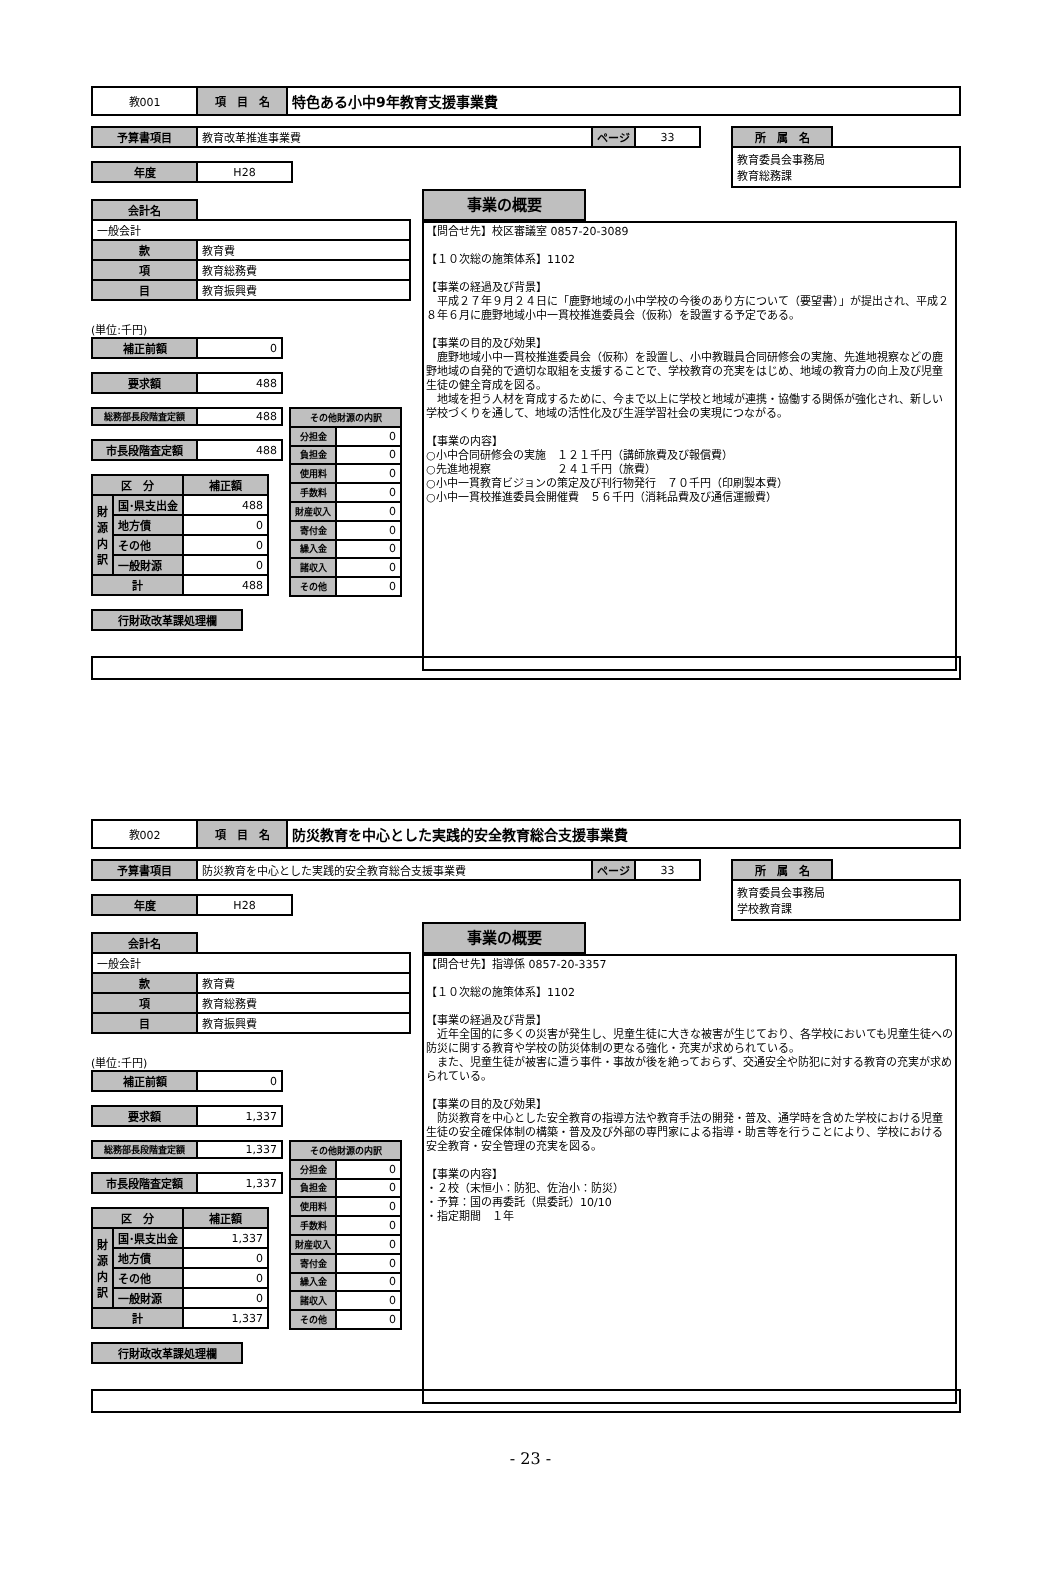| 教001 | 項 目 名 | 特色ある小中9年教育支援事業費 |
| 予算書項目 | 教育改革推進事業費 | ページ | 33 |
| 所 属 名 | |
| 教育委員会事務局 教育総務課 | |
| 年度 | H28 |
| 会計名 | |
| 一般会計 | |
| 款 | 教育費 |
| 項 | 教育総務費 |
| 目 | 教育振興費 |
(単位:千円)
| 補正前額 | 0 |
| 要求額 | 488 |
| 総務部長段階査定額 | 488 |
| 市長段階査定額 | 488 |
| 区 分 | | 補正額 |
| 財源内訳 | 国･県支出金 | 488 |
| | 地方債 | 0 |
| | その他 | 0 |
| | 一般財源 | 0 |
| 計 | | 488 |
| その他財源の内訳 | |
| 分担金 | 0 |
| 負担金 | 0 |
| 使用料 | 0 |
| 手数料 | 0 |
| 財産収入 | 0 |
| 寄付金 | 0 |
| 繰入金 | 0 |
| 諸収入 | 0 |
| その他 | 0 |
| 行財政改革課処理欄 |
事業の概要
【問合せ先】校区審議室 0857-20-3089 【１０次総の施策体系】1102 【事業の経過及び背景】 　平成２７年９月２４日に「鹿野地域の小中学校の今後のあり方について（要望書）」が提出され、平成２８年６月に鹿野地域小中一貫校推進委員会（仮称）を設置する予定である。 【事業の目的及び効果】 　鹿野地域小中一貫校推進委員会（仮称）を設置し、小中教職員合同研修会の実施、先進地視察などの鹿野地域の自発的で適切な取組を支援することで、学校教育の充実をはじめ、地域の教育力の向上及び児童生徒の健全育成を図る。 　地域を担う人材を育成するために、今まで以上に学校と地域が連携・協働する関係が強化され、新しい学校づくりを通して、地域の活性化及び生涯学習社会の実現につながる。 【事業の内容】 ○小中合同研修会の実施　１２１千円（講師旅費及び報償費） ○先進地視察　　　　　　２４１千円（旅費） ○小中一貫教育ビジョンの策定及び刊行物発行　７０千円（印刷製本費） ○小中一貫校推進委員会開催費　５６千円（消耗品費及び通信運搬費）
| 教002 | 項 目 名 | 防災教育を中心とした実践的安全教育総合支援事業費 |
| 予算書項目 | 防災教育を中心とした実践的安全教育総合支援事業費 | ページ | 33 |
| 所 属 名 | |
| 教育委員会事務局 学校教育課 | |
| 年度 | H28 |
| 会計名 | |
| 一般会計 | |
| 款 | 教育費 |
| 項 | 教育総務費 |
| 目 | 教育振興費 |
(単位:千円)
| 補正前額 | 0 |
| 要求額 | 1,337 |
| 総務部長段階査定額 | 1,337 |
| 市長段階査定額 | 1,337 |
| 区 分 | | 補正額 |
| 財源内訳 | 国･県支出金 | 1,337 |
| | 地方債 | 0 |
| | その他 | 0 |
| | 一般財源 | 0 |
| 計 | | 1,337 |
| その他財源の内訳 | |
| 分担金 | 0 |
| 負担金 | 0 |
| 使用料 | 0 |
| 手数料 | 0 |
| 財産収入 | 0 |
| 寄付金 | 0 |
| 繰入金 | 0 |
| 諸収入 | 0 |
| その他 | 0 |
| 行財政改革課処理欄 |
事業の概要
【問合せ先】指導係 0857-20-3357 【１０次総の施策体系】1102 【事業の経過及び背景】 　近年全国的に多くの災害が発生し、児童生徒に大きな被害が生じており、各学校においても児童生徒への防災に関する教育や学校の防災体制の更なる強化・充実が求められている。 　また、児童生徒が被害に遭う事件・事故が後を絶っておらず、交通安全や防犯に対する教育の充実が求められている。 【事業の目的及び効果】 　防災教育を中心とした安全教育の指導方法や教育手法の開発・普及、通学時を含めた学校における児童生徒の安全確保体制の構築・普及及び外部の専門家による指導・助言等を行うことにより、学校における安全教育・安全管理の充実を図る。 【事業の内容】 ・２校（末恒小：防犯、佐治小：防災） ・予算：国の再委託（県委託）10/10 ・指定期間　１年
- 23 -